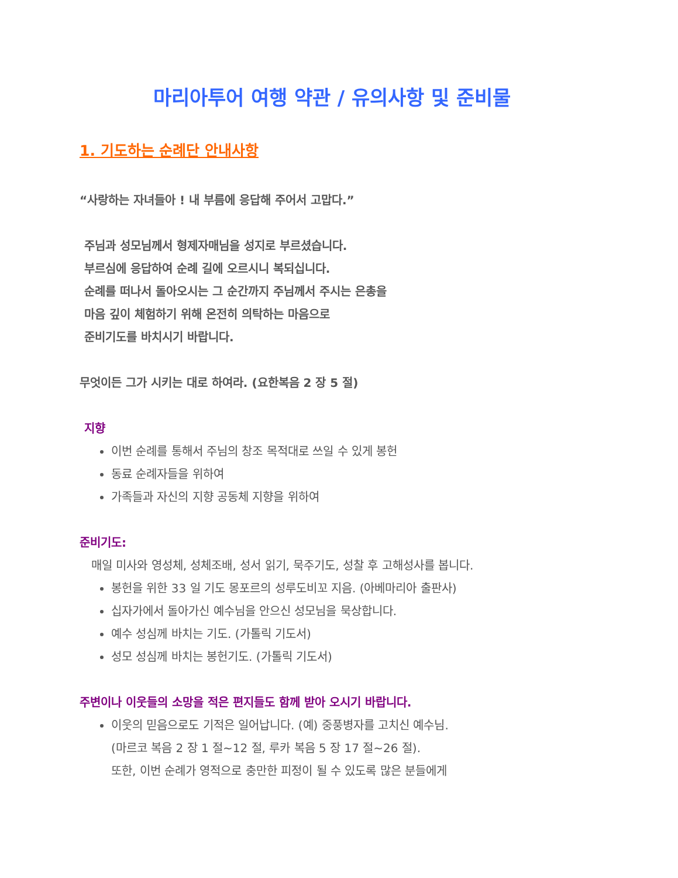마리아투어 여행 약관 / 유의사항 및 준비물
1. 기도하는 순례단 안내사항
“사랑하는 자녀들아 ! 내 부름에 응답해 주어서 고맙다.”
주님과 성모님께서 형제자매님을 성지로 부르셨습니다.
부르심에 응답하여 순례 길에 오르시니 복되십니다.
순례를 떠나서 돌아오시는 그 순간까지 주님께서 주시는 은총을
마음 깊이 체험하기 위해 온전히 의탁하는 마음으로
준비기도를 바치시기 바랍니다.
무엇이든 그가 시키는 대로 하여라. (요한복음 2 장 5 절)
지향
이번 순례를 통해서 주님의 창조 목적대로 쓰일 수 있게 봉헌
동료 순례자들을 위하여
가족들과 자신의 지향 공동체 지향을 위하여
준비기도:
매일 미사와 영성체, 성체조배, 성서 읽기, 묵주기도, 성찰 후 고해성사를 봅니다.
봉헌을 위한 33 일 기도 몽포르의 성루도비꼬 지음. (아베마리아 출판사)
십자가에서 돌아가신 예수님을 안으신 성모님을 묵상합니다.
예수 성심께 바치는 기도. (가톨릭 기도서)
성모 성심께 바치는 봉헌기도. (가톨릭 기도서)
주변이나 이웃들의 소망을 적은 편지들도 함께 받아 오시기 바랍니다.
이웃의 믿음으로도 기적은 일어납니다. (예) 중풍병자를 고치신 예수님.
(마르코 복음 2 장 1 절~12 절, 루카 복음 5 장 17 절~26 절).
또한, 이번 순례가 영적으로 충만한 피정이 될 수 있도록 많은 분들에게